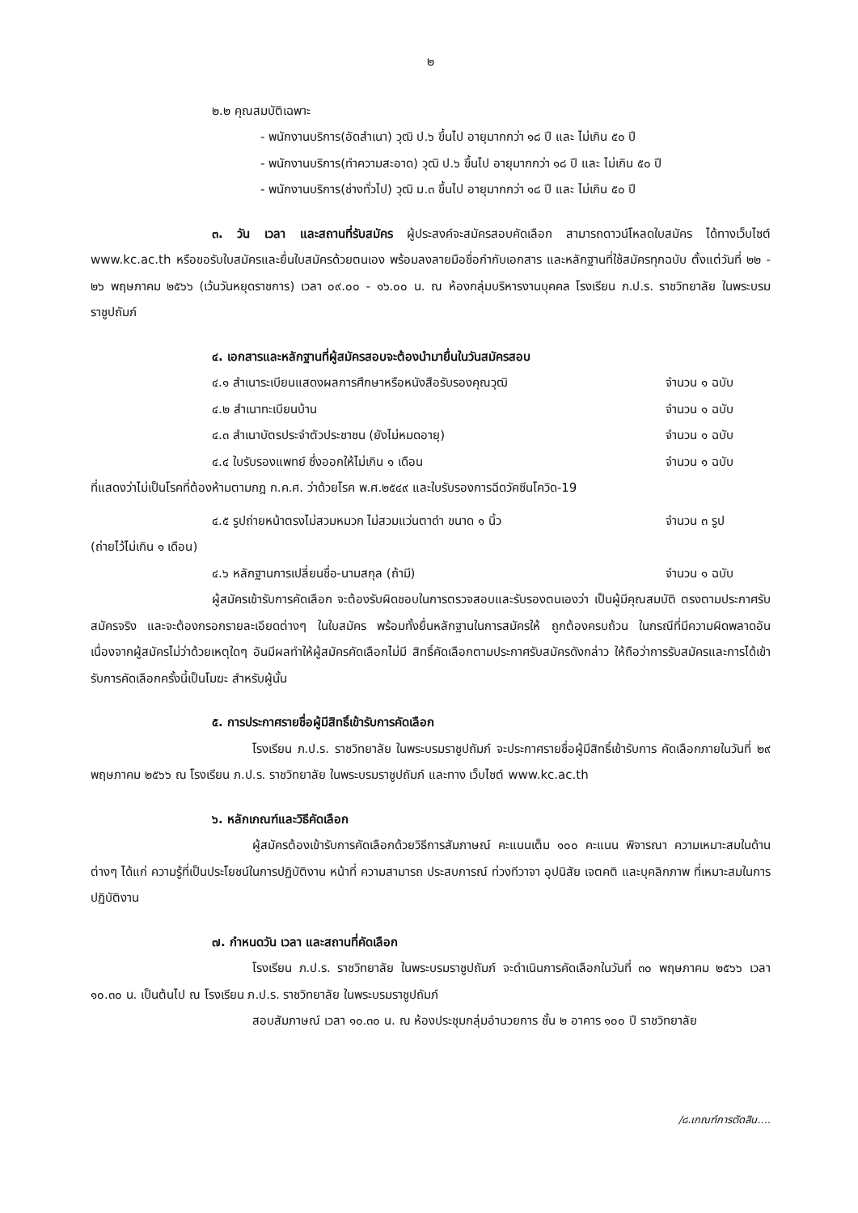๒
๒.๒ คุณสมบัติเฉพาะ
- พนักงานบริการ(อัดสำเนา) วุฒิ ป.๖ ขึ้นไป อายุมากกว่า ๑๘ ปี และ ไม่เกิน ๕๐ ปี
- พนักงานบริการ(ทำความสะอาด) วุฒิ ป.๖ ขึ้นไป อายุมากกว่า ๑๘ ปี และ ไม่เกิน ๕๐ ปี
- พนักงานบริการ(ช่างทั่วไป) วุฒิ ม.๓ ขึ้นไป อายุมากกว่า ๑๘ ปี และ ไม่เกิน ๕๐ ปี
๓. วัน เวลา และสถานที่รับสมัคร ผู้ประสงค์จะสมัครสอบคัดเลือก สามารถดาวน์โหลดใบสมัคร ได้ทางเว็บไซต์ www.kc.ac.th หรือขอรับใบสมัครและยื่นใบสมัครด้วยตนเอง พร้อมลงลายมือชื่อกำกับเอกสาร และหลักฐานที่ใช้สมัครทุกฉบับ ตั้งแต่วันที่ ๒๒ - ๒๖ พฤษภาคม ๒๕๖๖ (เว้นวันหยุดราชการ) เวลา ๐๙.๐๐ - ๑๖.๐๐ น. ณ ห้องกลุ่มบริหารงานบุคคล โรงเรียน ภ.ป.ร. ราชวิทยาลัย ในพระบรมราชูปถัมภ์
๔. เอกสารและหลักฐานที่ผู้สมัครสอบจะต้องนำมายื่นในวันสมัครสอบ
๔.๑ สำเนาระเบียนแสดงผลการศึกษาหรือหนังสือรับรองคุณวุฒิ จำนวน ๑ ฉบับ
๔.๒ สำเนาทะเบียนบ้าน จำนวน ๑ ฉบับ
๔.๓ สำเนาบัตรประจำตัวประชาชน (ยังไม่หมดอายุ) จำนวน ๑ ฉบับ
๔.๔ ใบรับรองแพทย์ ซึ่งออกให้ไม่เกิน ๑ เดือน จำนวน ๑ ฉบับ
ที่แสดงว่าไม่เป็นโรคที่ต้องห้ามตามกฎ ก.ค.ศ. ว่าด้วยโรค พ.ศ.๒๕๔๙ และใบรับรองการฉีดวัคซีนโควิด-19
๔.๕ รูปถ่ายหน้าตรงไม่สวมหมวก ไม่สวมแว่นตาดำ ขนาด ๑ นิ้ว จำนวน ๓ รูป
(ถ่ายไว้ไม่เกิน ๑ เดือน)
๔.๖ หลักฐานการเปลี่ยนชื่อ-นามสกุล (ถ้ามี) จำนวน ๑ ฉบับ
ผู้สมัครเข้ารับการคัดเลือก จะต้องรับผิดชอบในการตรวจสอบและรับรองตนเองว่า เป็นผู้มีคุณสมบัติ ตรงตามประกาศรับสมัครจริง และจะต้องกรอกรายละเอียดต่างๆ ในใบสมัคร พร้อมทั้งยื่นหลักฐานในการสมัครให้ ถูกต้องครบถ้วน ในกรณีที่มีความผิดพลาดอันเนื่องจากผู้สมัครไม่ว่าด้วยเหตุใดๆ อันมีผลทำให้ผู้สมัครคัดเลือกไม่มี สิทธิ์คัดเลือกตามประกาศรับสมัครดังกล่าว ให้ถือว่าการรับสมัครและการได้เข้ารับการคัดเลือกครั้งนี้เป็นโมฆะ สำหรับผู้นั้น
๕. การประกาศรายชื่อผู้มีสิทธิ์เข้ารับการคัดเลือก
โรงเรียน ภ.ป.ร. ราชวิทยาลัย ในพระบรมราชูปถัมภ์ จะประกาศรายชื่อผู้มีสิทธิ์เข้ารับการ คัดเลือกภายในวันที่ ๒๙ พฤษภาคม ๒๕๖๖ ณ โรงเรียน ภ.ป.ร. ราชวิทยาลัย ในพระบรมราชูปถัมภ์ และทาง เว็บไซต์ www.kc.ac.th
๖. หลักเกณฑ์และวิธีคัดเลือก
ผู้สมัครต้องเข้ารับการคัดเลือกด้วยวิธีการสัมภาษณ์ คะแนนเต็ม ๑๐๐ คะแนน พิจารณา ความเหมาะสมในด้านต่างๆ ได้แก่ ความรู้ที่เป็นประโยชน์ในการปฏิบัติงาน หน้าที่ ความสามารถ ประสบการณ์ ท่วงทีวาจา อุปนิสัย เจตคติ และบุคลิกภาพ ที่เหมาะสมในการปฏิบัติงาน
๗. กำหนดวัน เวลา และสถานที่คัดเลือก
โรงเรียน ภ.ป.ร. ราชวิทยาลัย ในพระบรมราชูปถัมภ์ จะดำเนินการคัดเลือกในวันที่ ๓๐ พฤษภาคม ๒๕๖๖ เวลา ๑๐.๓๐ น. เป็นต้นไป ณ โรงเรียน ภ.ป.ร. ราชวิทยาลัย ในพระบรมราชูปถัมภ์
สอบสัมภาษณ์ เวลา ๑๐.๓๐ น. ณ ห้องประชุมกลุ่มอำนวยการ ชั้น ๒ อาคาร ๑๐๐ ปี ราชวิทยาลัย
/๘.เกณฑ์การตัดสิน....